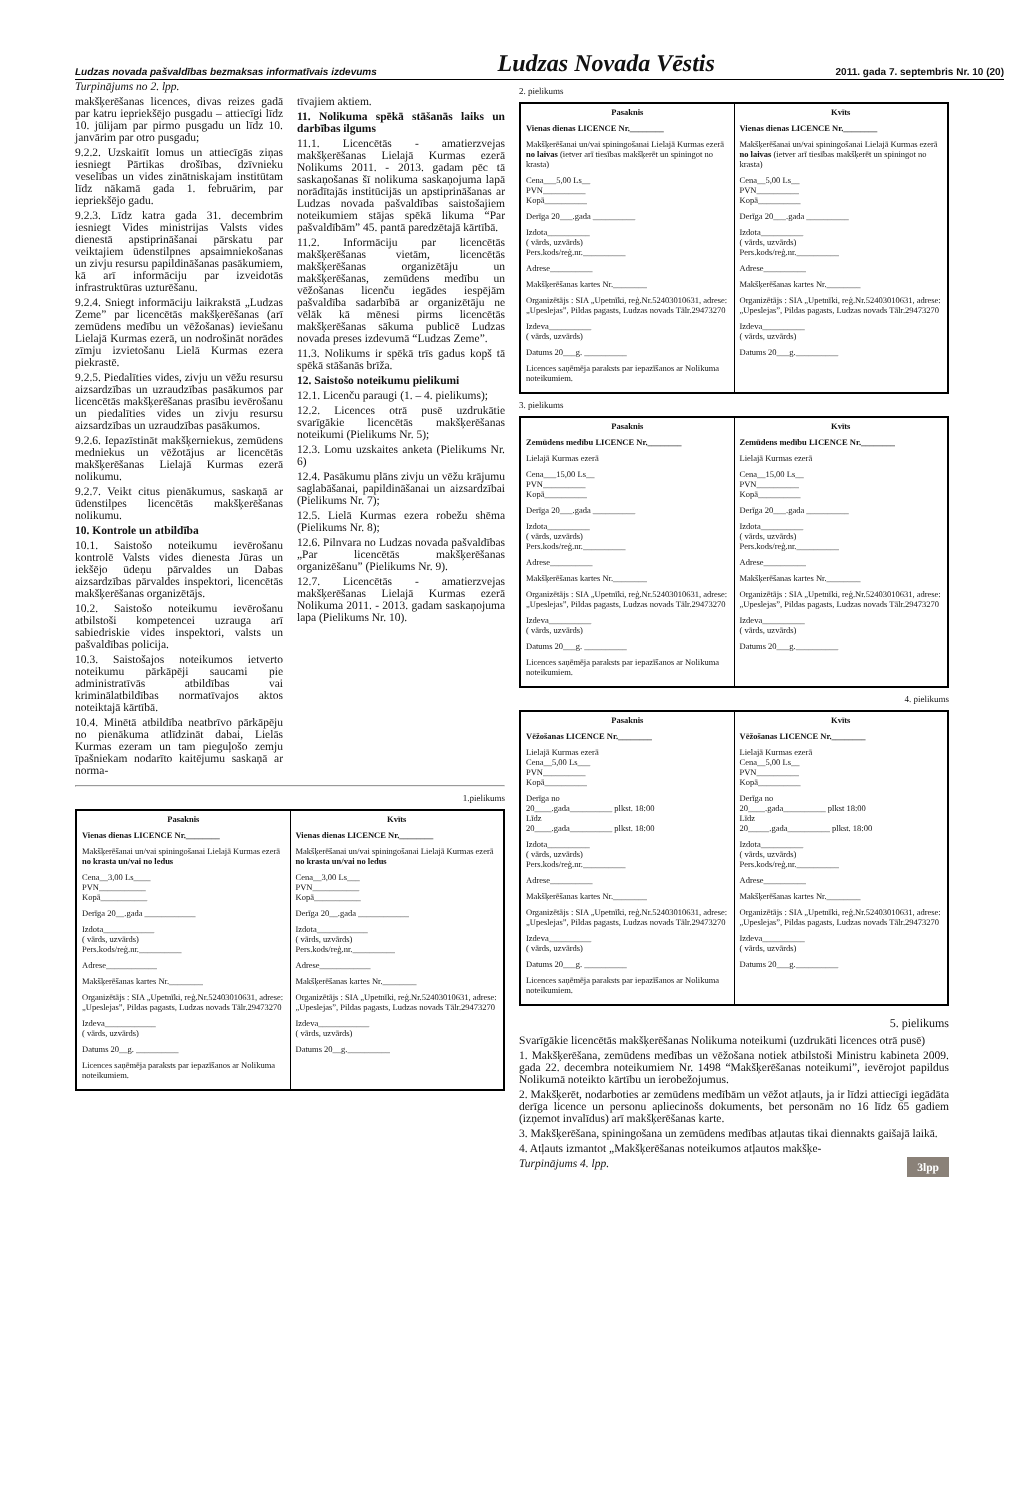Ludzas novada pašvaldības bezmaksas informatīvais izdevums Ludzas Novada Vēstis 2011. gada 7. septembris Nr. 10 (20)
Turpinājums no 2. lpp.
makšķerēšanas licences, divas reizes gadā par katru iepriekšējo pusgadu – attiecīgi līdz 10. jūlijam par pirmo pusgadu un līdz 10. janvārim par otro pusgadu;
9.2.2. Uzskaitīt lomus un attiecīgās ziņas iesniegt Pārtikas drošības, dzīvnieku veselības un vides zinātniskajam institūtam līdz nākamā gada 1. februārim, par iepriekšējo gadu.
9.2.3. Līdz katra gada 31. decembrim iesniegt Vides ministrijas Valsts vides dienestā apstiprināšanai pārskatu par veiktajiem ūdenstilpnes apsaimniekošanas un zivju resursu papildināšanas pasākumiem, kā arī informāciju par izveidotās infrastruktūras uzturēšanu.
9.2.4. Sniegt informāciju laikrakstā „Ludzas Zeme” par licencētās makšķerēšanas (arī zemūdens medību un vēžošanas) ieviešanu Lielajā Kurmas ezerā, un nodrošināt norādes zīmju izvietošanu Lielā Kurmas ezera piekrastē.
9.2.5. Piedalīties vides, zivju un vēžu resursu aizsardzības un uzraudzības pasākumos par licencētās makšķerēšanas prasību ievērošanu un piedalīties vides un zivju resursu aizsardzības un uzraudzības pasākumos.
9.2.6. Iepazīstināt makšķerniekus, zemūdens medniekus un vēžotājus ar licencētās makšķerēšanas Lielajā Kurmas ezerā nolikumu.
9.2.7. Veikt citus pienākumus, saskaņā ar ūdenstilpes licencētās makšķerēšanas nolikumu.
10. Kontrole un atbildība
10.1. Saistošo noteikumu ievērošanu kontrolē Valsts vides dienesta Jūras un iekšējo ūdeņu pārvaldes un Dabas aizsardzības pārvaldes inspektori, licencētās makšķerēšanas organizētājs.
10.2. Saistošo noteikumu ievērošanu atbilstoši kompetencei uzrauga arī sabiedriskie vides inspektori, valsts un pašvaldības policija.
10.3. Saistošajos noteikumos ietverto noteikumu pārkāpēji saucami pie administratīvās atbildības vai kriminālatbildības normatīvajos aktos noteiktajā kārtībā.
10.4. Minētā atbildība neatbrīvo pārkāpēju no pienākuma atlīdzināt dabai, Lielās Kurmas ezeram un tam pieguļošo zemju īpašniekam nodarīto kaitējumu saskaņā ar norma-
tīvajiem aktiem.
11. Nolikuma spēkā stāšanās laiks un darbības ilgums
11.1. Licencētās - amatierzvejas makšķerēšanas Lielajā Kurmas ezerā Nolikums 2011. - 2013. gadam pēc tā saskaņošanas šī nolikuma saskaņojuma lapā norādītajās institūcijās un apstiprināšanas ar Ludzas novada pašvaldības saistošajiem noteikumiem stājas spēkā likuma “Par pašvaldībām” 45. pantā paredzētajā kārtībā.
11.2. Informāciju par licencētās makšķerēšanas vietām, licencētās makšķerēšanas organizētāju un makšķerēšanas, zemūdens medību un vēžošanas licenču iegādes iespējām pašvaldība sadarbībā ar organizētāju ne vēlāk kā mēnesi pirms licencētās makšķerēšanas sākuma publicē Ludzas novada preses izdevumā “Ludzas Zeme”.
11.3. Nolikums ir spēkā trīs gadus kopš tā spēkā stāšanās brīža.
12. Saistošo noteikumu pielikumi
12.1. Licenču paraugi (1. – 4. pielikums);
12.2. Licences otrā pusē uzdrukātie svarīgākie licencētās makšķerēšanas noteikumi (Pielikums Nr. 5);
12.3. Lomu uzskaites anketa (Pielikums Nr. 6)
12.4. Pasākumu plāns zivju un vēžu krājumu saglabāšanai, papildināšanai un aizsardzībai (Pielikums Nr. 7);
12.5. Lielā Kurmas ezera robežu shēma (Pielikums Nr. 8);
12.6. Pilnvara no Ludzas novada pašvaldības „Par licencētās makšķerēšanas organizēšanu” (Pielikums Nr. 9).
12.7. Licencētās - amatierzvejas makšķerēšanas Lielajā Kurmas ezerā Nolikuma 2011. - 2013. gadam saskaņojuma lapa (Pielikums Nr. 10).
1.pielikums
| Pasaknis Vienas dienas LICENCE Nr.________ Makšķerēšanai un/vai spiningošanai Lielajā Kurmas ezerā no krasta un/vai no ledus Cena__3,00 Ls____ PVN___________ Kopā___________ Derīga 20__.gada ____________ Izdota____________ ( vārds, uzvārds) Pers.kods/reģ.nr.__________ Adrese____________ Makšķerēšanas kartes Nr.________ Organizētājs : SIA „Upetnīki, reģ.Nr.52403010631, adrese: „Upeslejas”, Pildas pagasts, Ludzas novads Tālr.29473270 Izdeva____________ ( vārds, uzvārds) Datums 20__g. __________ Licences saņēmēja paraksts par iepazīšanos ar Nolikuma noteikumiem. | Kvīts Vienas dienas LICENCE Nr.________ Makšķerēšanai un/vai spiningošanai Lielajā Kurmas ezerā no krasta un/vai no ledus Cena__3,00 Ls___ PVN___________ Kopā___________ Derīga 20__.gada ____________ Izdota____________ ( vārds, uzvārds) Pers.kods/reģ.nr.__________ Adrese____________ Makšķerēšanas kartes Nr.________ Organizētājs : SIA „Upetnīki, reģ.Nr.52403010631, adrese: „Upeslejas”, Pildas pagasts, Ludzas novads Tālr.29473270 Izdeva____________ ( vārds, uzvārds) Datums 20__g.__________ |
2. pielikums
| Pasaknis Vienas dienas LICENCE Nr.________ Makšķerēšanai un/vai spiningošanai Lielajā Kurmas ezerā no laivas (ietver arī tiesības makšķerēt un spiningot no krasta) Cena___5,00 Ls__ PVN__________ Kopā__________ Derīga 20___.gada __________ Izdota__________ ( vārds, uzvārds) Pers.kods/reģ.nr.__________ Adrese__________ Makšķerēšanas kartes Nr.________ Organizētājs : SIA „Upetnīki, reģ.Nr.52403010631, adrese: „Upeslejas”, Pildas pagasts, Ludzas novads Tālr.29473270 Izdeva__________ ( vārds, uzvārds) Datums 20___g. __________ Licences saņēmēja paraksts par iepazīšanos ar Nolikuma noteikumiem. | Kvīts Vienas dienas LICENCE Nr.________ Makšķerēšanai un/vai spiningošanai Lielajā Kurmas ezerā no laivas (ietver arī tiesības makšķerēt un spiningot no krasta) Cena__5,00 Ls__ PVN__________ Kopā__________ Derīga 20___.gada __________ Izdota__________ ( vārds, uzvārds) Pers.kods/reģ.nr.__________ Adrese__________ Makšķerēšanas kartes Nr.________ Organizētājs : SIA „Upetnīki, reģ.Nr.52403010631, adrese: „Upeslejas”, Pildas pagasts, Ludzas novads Tālr.29473270 Izdeva__________ ( vārds, uzvārds) Datums 20___g.__________ |
3. pielikums
| Pasaknis Zemūdens medību LICENCE Nr.________ Lielajā Kurmas ezerā Cena___15,00 Ls__ PVN__________ Kopā__________ Derīga 20___.gada __________ Izdota__________ ( vārds, uzvārds) Pers.kods/reģ.nr.__________ Adrese__________ Makšķerēšanas kartes Nr.________ Organizētājs : SIA „Upetnīki, reģ.Nr.52403010631, adrese: „Upeslejas”, Pildas pagasts, Ludzas novads Tālr.29473270 Izdeva__________ ( vārds, uzvārds) Datums 20___g. __________ Licences saņēmēja paraksts par iepazīšanos ar Nolikuma noteikumiem. | Kvīts Zemūdens medību LICENCE Nr.________ Lielajā Kurmas ezerā Cena__15,00 Ls__ PVN__________ Kopā__________ Derīga 20___.gada __________ Izdota__________ ( vārds, uzvārds) Pers.kods/reģ.nr.__________ Adrese__________ Makšķerēšanas kartes Nr.________ Organizētājs : SIA „Upetnīki, reģ.Nr.52403010631, adrese: „Upeslejas”, Pildas pagasts, Ludzas novads Tālr.29473270 Izdeva__________ ( vārds, uzvārds) Datums 20___g.__________ |
4. pielikums
| Pasaknis Vēžošanas LICENCE Nr.________ Lielajā Kurmas ezerā Cena__5,00 Ls___ PVN__________ Kopā__________ Derīga no 20____.gada__________ plkst. 18:00 Līdz 20____.gada__________ plkst. 18:00 Izdota__________ ( vārds, uzvārds) Pers.kods/reģ.nr.__________ Adrese__________ Makšķerēšanas kartes Nr.________ Organizētājs : SIA „Upetnīki, reģ.Nr.52403010631, adrese: „Upeslejas”, Pildas pagasts, Ludzas novads Tālr.29473270 Izdeva__________ ( vārds, uzvārds) Datums 20___g. __________ Licences saņēmēja paraksts par iepazīšanos ar Nolikuma noteikumiem. | Kvīts Vēžošanas LICENCE Nr.________ Lielajā Kurmas ezerā Cena__5,00 Ls__ PVN__________ Kopā__________ Derīga no 20____.gada__________ plkst 18:00 Līdz 20_____.gada__________ plkst. 18:00 Izdota__________ ( vārds, uzvārds) Pers.kods/reģ.nr.__________ Adrese__________ Makšķerēšanas kartes Nr.________ Organizētājs : SIA „Upetnīki, reģ.Nr.52403010631, adrese: „Upeslejas”, Pildas pagasts, Ludzas novads Tālr.29473270 Izdeva__________ ( vārds, uzvārds) Datums 20___g.__________ |
5. pielikums
Svarīgākie licencētās makšķerēšanas Nolikuma noteikumi (uzdrukāti licences otrā pusē)
1. Makšķerēšana, zemūdens medības un vēžošana notiek atbilstoši Ministru kabineta 2009. gada 22. decembra noteikumiem Nr. 1498 “Makšķerēšanas noteikumi”, ievērojot papildus Nolikumā noteikto kārtību un ierobežojumus.
2. Makšķerēt, nodarboties ar zemūdens medībām un vēžot atļauts, ja ir līdzi attiecīgi iegādāta derīga licence un personu apliecinošs dokuments, bet personām no 16 līdz 65 gadiem (izņemot invalīdus) arī makšķerēšanas karte.
3. Makšķerēšana, spiningošana un zemūdens medības atļautas tikai diennakts gaišajā laikā.
4. Atļauts izmantot „Makšķerēšanas noteikumos atļautos makšķe-
Turpinājums 4. lpp. 3lpp